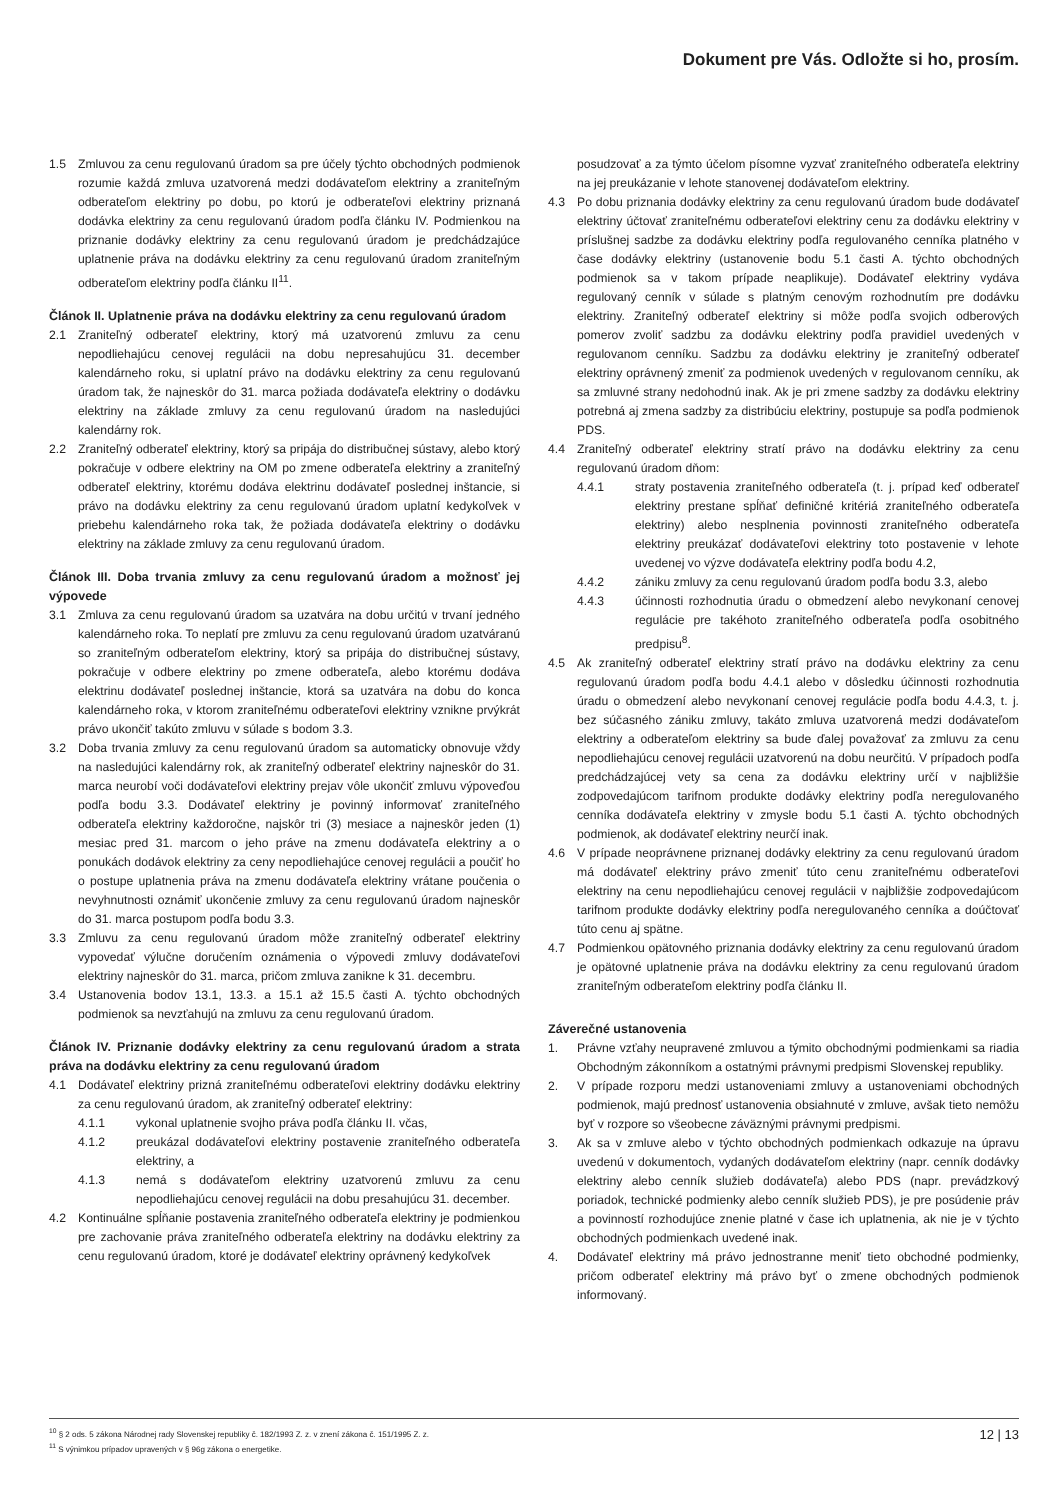Dokument pre Vás. Odložte si ho, prosím.
1.5 Zmluvou za cenu regulovanú úradom sa pre účely týchto obchodných podmienok rozumie každá zmluva uzatvorená medzi dodávateľom elektriny a zraniteľným odberateľom elektriny po dobu, po ktorú je odberateľovi elektriny priznaná dodávka elektriny za cenu regulovanú úradom podľa článku IV. Podmienkou na priznanie dodávky elektriny za cenu regulovanú úradom je predchádzajúce uplatnenie práva na dodávku elektriny za cenu regulovanú úradom zraniteľným odberateľom elektriny podľa článku II<sup>11</sup>.
Článok II. Uplatnenie práva na dodávku elektriny za cenu regulovanú úradom
2.1 Zraniteľný odberateľ elektriny, ktorý má uzatvorenú zmluvu za cenu nepodliehajúcu cenovej regulácii na dobu nepresahujúcu 31. december kalendárneho roku, si uplatní právo na dodávku elektriny za cenu regulovanú úradom tak, že najneskôr do 31. marca požiada dodávateľa elektriny o dodávku elektriny na základe zmluvy za cenu regulovanú úradom na nasledujúci kalendárny rok.
2.2 Zraniteľný odberateľ elektriny, ktorý sa pripája do distribučnej sústavy, alebo ktorý pokračuje v odbere elektriny na OM po zmene odberateľa elektriny a zraniteľný odberateľ elektriny, ktorému dodáva elektrinu dodávateľ poslednej inštancie, si právo na dodávku elektriny za cenu regulovanú úradom uplatní kedykoľvek v priebehu kalendárneho roka tak, že požiada dodávateľa elektriny o dodávku elektriny na základe zmluvy za cenu regulovanú úradom.
Článok III. Doba trvania zmluvy za cenu regulovanú úradom a možnosť jej výpovede
3.1 Zmluva za cenu regulovanú úradom sa uzatvára na dobu určitú v trvaní jedného kalendárneho roka. To neplatí pre zmluvu za cenu regulovanú úradom uzatváranú so zraniteľným odberateľom elektriny, ktorý sa pripája do distribučnej sústavy, pokračuje v odbere elektriny po zmene odberateľa, alebo ktorému dodáva elektrinu dodávateľ poslednej inštancie, ktorá sa uzatvára na dobu do konca kalendárneho roka, v ktorom zraniteľnému odberateľovi elektriny vznikne prvýkrát právo ukončiť takúto zmluvu v súlade s bodom 3.3.
3.2 Doba trvania zmluvy za cenu regulovanú úradom sa automaticky obnovuje vždy na nasledujúci kalendárny rok, ak zraniteľný odberateľ elektriny najneskôr do 31. marca neurobí voči dodávateľovi elektriny prejav vôle ukončiť zmluvu výpoveďou podľa bodu 3.3. Dodávateľ elektriny je povinný informovať zraniteľného odberateľa elektriny každoročne, najskôr tri (3) mesiace a najneskôr jeden (1) mesiac pred 31. marcom o jeho práve na zmenu dodávateľa elektriny a o ponukách dodávok elektriny za ceny nepodliehajúce cenovej regulácii a poučiť ho o postupe uplatnenia práva na zmenu dodávateľa elektriny vrátane poučenia o nevyhnutnosti oznámiť ukončenie zmluvy za cenu regulovanú úradom najneskôr do 31. marca postupom podľa bodu 3.3.
3.3 Zmluvu za cenu regulovanú úradom môže zraniteľný odberateľ elektriny vypovedať výlučne doručením oznámenia o výpovedi zmluvy dodávateľovi elektriny najneskôr do 31. marca, pričom zmluva zanikne k 31. decembru.
3.4 Ustanovenia bodov 13.1, 13.3. a 15.1 až 15.5 časti A. týchto obchodných podmienok sa nevzťahujú na zmluvu za cenu regulovanú úradom.
Článok IV. Priznanie dodávky elektriny za cenu regulovanú úradom a strata práva na dodávku elektriny za cenu regulovanú úradom
4.1 Dodávateľ elektriny prizná zraniteľnému odberateľovi elektriny dodávku elektriny za cenu regulovanú úradom, ak zraniteľný odberateľ elektriny:
4.1.1 vykonal uplatnenie svojho práva podľa článku II. včas,
4.1.2 preukázal dodávateľovi elektriny postavenie zraniteľného odberateľa elektriny, a
4.1.3 nemá s dodávateľom elektriny uzatvorenú zmluvu za cenu nepodliehajúcu cenovej regulácii na dobu presahujúcu 31. december.
4.2 Kontinuálne spĺňanie postavenia zraniteľného odberateľa elektriny je podmienkou pre zachovanie práva zraniteľného odberateľa elektriny na dodávku elektriny za cenu regulovanú úradom, ktoré je dodávateľ elektriny oprávnený kedykoľvek
posudzovať a za týmto účelom písomne vyzvať zraniteľného odberateľa elektriny na jej preukázanie v lehote stanovenej dodávateľom elektriny.
4.3 Po dobu priznania dodávky elektriny za cenu regulovanú úradom bude dodávateľ elektriny účtovať zraniteľnému odberateľovi elektriny cenu za dodávku elektriny v príslušnej sadzbe za dodávku elektriny podľa regulovaného cenníka platného v čase dodávky elektriny (ustanovenie bodu 5.1 časti A. týchto obchodných podmienok sa v takom prípade neaplikuje). Dodávateľ elektriny vydáva regulovaný cenník v súlade s platným cenovým rozhodnutím pre dodávku elektriny. Zraniteľný odberateľ elektriny si môže podľa svojich odberových pomerov zvoliť sadzbu za dodávku elektriny podľa pravidiel uvedených v regulovanom cenníku. Sadzbu za dodávku elektriny je zraniteľný odberateľ elektriny oprávnený zmeniť za podmienok uvedených v regulovanom cenníku, ak sa zmluvné strany nedohodnú inak. Ak je pri zmene sadzby za dodávku elektriny potrebná aj zmena sadzby za distribúciu elektriny, postupuje sa podľa podmienok PDS.
4.4 Zraniteľný odberateľ elektriny stratí právo na dodávku elektriny za cenu regulovanú úradom dňom:
4.4.1 straty postavenia zraniteľného odberateľa (t. j. prípad keď odberateľ elektriny prestane spĺňať definičné kritériá zraniteľného odberateľa elektriny) alebo nesplnenia povinnosti zraniteľného odberateľa elektriny preukázať dodávateľovi elektriny toto postavenie v lehote uvedenej vo výzve dodávateľa elektriny podľa bodu 4.2,
4.4.2 zániku zmluvy za cenu regulovanú úradom podľa bodu 3.3, alebo
4.4.3 účinnosti rozhodnutia úradu o obmedzení alebo nevykonaní cenovej regulácie pre takéhoto zraniteľného odberateľa podľa osobitného predpisu<sup>8</sup>.
4.5 Ak zraniteľný odberateľ elektriny stratí právo na dodávku elektriny za cenu regulovanú úradom podľa bodu 4.4.1 alebo v dôsledku účinnosti rozhodnutia úradu o obmedzení alebo nevykonaní cenovej regulácie podľa bodu 4.4.3, t. j. bez súčasného zániku zmluvy, takáto zmluva uzatvorená medzi dodávateľom elektriny a odberateľom elektriny sa bude ďalej považovať za zmluvu za cenu nepodliehajúcu cenovej regulácii uzatvorenú na dobu neurčitú. V prípadoch podľa predchádzajúcej vety sa cena za dodávku elektriny určí v najbližšie zodpovedajúcom tarifnom produkte dodávky elektriny podľa neregulovaného cenníka dodávateľa elektriny v zmysle bodu 5.1 časti A. týchto obchodných podmienok, ak dodávateľ elektriny neurčí inak.
4.6 V prípade neoprávnene priznanej dodávky elektriny za cenu regulovanú úradom má dodávateľ elektriny právo zmeniť túto cenu zraniteľnému odberateľovi elektriny na cenu nepodliehajúcu cenovej regulácii v najbližšie zodpovedajúcom tarifnom produkte dodávky elektriny podľa neregulovaného cenníka a doúčtovať túto cenu aj spätne.
4.7 Podmienkou opätovného priznania dodávky elektriny za cenu regulovanú úradom je opätovné uplatnenie práva na dodávku elektriny za cenu regulovanú úradom zraniteľným odberateľom elektriny podľa článku II.
Záverečné ustanovenia
1. Právne vzťahy neupravené zmluvou a týmito obchodnými podmienkami sa riadia Obchodným zákonníkom a ostatnými právnymi predpismi Slovenskej republiky.
2. V prípade rozporu medzi ustanoveniami zmluvy a ustanoveniami obchodných podmienok, majú prednosť ustanovenia obsiahnuté v zmluve, avšak tieto nemôžu byť v rozpore so všeobecne záväznými právnymi predpismi.
3. Ak sa v zmluve alebo v týchto obchodných podmienkach odkazuje na úpravu uvedenú v dokumentoch, vydaných dodávateľom elektriny (napr. cenník dodávky elektriny alebo cenník služieb dodávateľa) alebo PDS (napr. prevádzkový poriadok, technické podmienky alebo cenník služieb PDS), je pre posúdenie práv a povinností rozhodujúce znenie platné v čase ich uplatnenia, ak nie je v týchto obchodných podmienkach uvedené inak.
4. Dodávateľ elektriny má právo jednostranne meniť tieto obchodné podmienky, pričom odberateľ elektriny má právo byť o zmene obchodných podmienok informovaný.
<sup>10</sup> § 2 ods. 5 zákona Národnej rady Slovenskej republiky č. 182/1993 Z. z. v znení zákona č. 151/1995 Z. z.
<sup>11</sup> S výnimkou prípadov upravených v § 96g zákona o energetike.
12 | 13